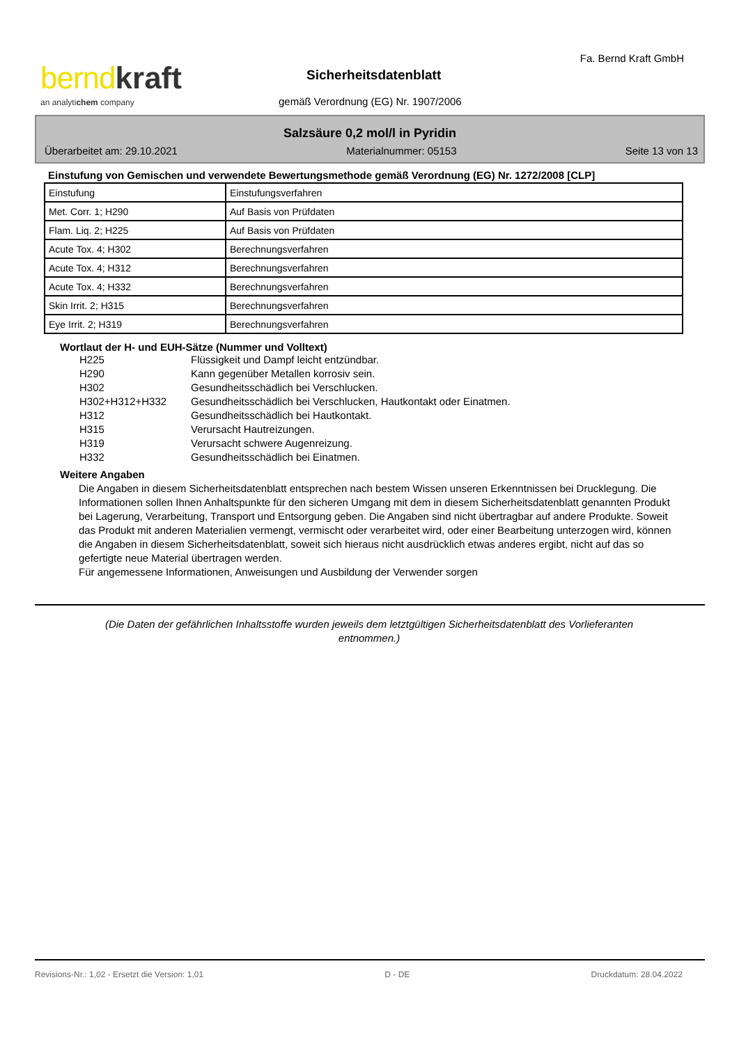bernd kraft
an analytichem company
Sicherheitsdatenblatt
gemäß Verordnung (EG) Nr. 1907/2006
Fa. Bernd Kraft GmbH
Salzsäure 0,2 mol/l in Pyridin
Überarbeitet am: 29.10.2021 Materialnummer: 05153 Seite 13 von 13
Einstufung von Gemischen und verwendete Bewertungsmethode gemäß Verordnung (EG) Nr. 1272/2008 [CLP]
| Einstufung | Einstufungsverfahren |
| Met. Corr. 1; H290 | Auf Basis von Prüfdaten |
| Flam. Liq. 2; H225 | Auf Basis von Prüfdaten |
| Acute Tox. 4; H302 | Berechnungsverfahren |
| Acute Tox. 4; H312 | Berechnungsverfahren |
| Acute Tox. 4; H332 | Berechnungsverfahren |
| Skin Irrit. 2; H315 | Berechnungsverfahren |
| Eye Irrit. 2; H319 | Berechnungsverfahren |
Wortlaut der H- und EUH-Sätze (Nummer und Volltext)
H225 Flüssigkeit und Dampf leicht entzündbar.
H290 Kann gegenüber Metallen korrosiv sein.
H302 Gesundheitsschädlich bei Verschlucken.
H302+H312+H332 Gesundheitsschädlich bei Verschlucken, Hautkontakt oder Einatmen.
H312 Gesundheitsschädlich bei Hautkontakt.
H315 Verursacht Hautreizungen.
H319 Verursacht schwere Augenreizung.
H332 Gesundheitsschädlich bei Einatmen.
Weitere Angaben
Die Angaben in diesem Sicherheitsdatenblatt entsprechen nach bestem Wissen unseren Erkenntnissen bei Drucklegung. Die Informationen sollen Ihnen Anhaltspunkte für den sicheren Umgang mit dem in diesem Sicherheitsdatenblatt genannten Produkt bei Lagerung, Verarbeitung, Transport und Entsorgung geben. Die Angaben sind nicht übertragbar auf andere Produkte. Soweit das Produkt mit anderen Materialien vermengt, vermischt oder verarbeitet wird, oder einer Bearbeitung unterzogen wird, können die Angaben in diesem Sicherheitsdatenblatt, soweit sich hieraus nicht ausdrücklich etwas anderes ergibt, nicht auf das so gefertigte neue Material übertragen werden.
Für angemessene Informationen, Anweisungen und Ausbildung der Verwender sorgen
(Die Daten der gefährlichen Inhaltsstoffe wurden jeweils dem letztgültigen Sicherheitsdatenblatt des Vorlieferanten entnommen.)
Revisions-Nr.: 1,02 - Ersetzt die Version: 1,01 D - DE Druckdatum: 28.04.2022